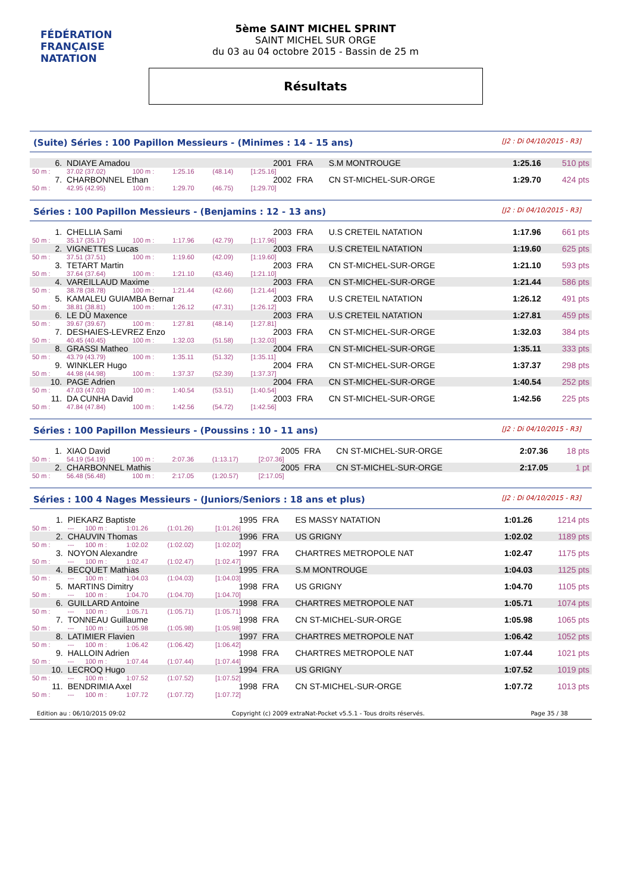FÉDÉRATION FRANÇAISE
NATATION
5ème SAINT MICHEL SPRINT
SAINT MICHEL SUR ORGE
du 03 au 04 octobre 2015 - Bassin de 25 m
Résultats
(Suite) Séries : 100 Papillon Messieurs - (Minimes : 14 - 15 ans) [J2 : Di 04/10/2015 - R3]
| 6. | NDIAYE Amadou | | | | 2001 | FRA | S.M MONTROUGE | 1:25.16 | 510 pts |
| 50 m : | 37.02 (37.02) | 100 m : | 1:25.16 | (48.14) | [1:25.16] | | | | |
| 7. | CHARBONNEL Ethan | | | | 2002 | FRA | CN ST-MICHEL-SUR-ORGE | 1:29.70 | 424 pts |
| 50 m : | 42.95 (42.95) | 100 m : | 1:29.70 | (46.75) | [1:29.70] | | | | |
Séries : 100 Papillon Messieurs - (Benjamins : 12 - 13 ans) [J2 : Di 04/10/2015 - R3]
| 1. | CHELLIA Sami | | | | 2003 | FRA | U.S CRETEIL NATATION | 1:17.96 | 661 pts |
| 50 m : | 35.17 (35.17) | 100 m : | 1:17.96 | (42.79) | [1:17.96] | | | | |
| 2. | VIGNETTES Lucas | | | | 2003 | FRA | U.S CRETEIL NATATION | 1:19.60 | 625 pts |
| 50 m : | 37.51 (37.51) | 100 m : | 1:19.60 | (42.09) | [1:19.60] | | | | |
| 3. | TETART Martin | | | | 2003 | FRA | CN ST-MICHEL-SUR-ORGE | 1:21.10 | 593 pts |
| 50 m : | 37.64 (37.64) | 100 m : | 1:21.10 | (43.46) | [1:21.10] | | | | |
| 4. | VAREILLAUD Maxime | | | | 2003 | FRA | CN ST-MICHEL-SUR-ORGE | 1:21.44 | 586 pts |
| 50 m : | 38.78 (38.78) | 100 m : | 1:21.44 | (42.66) | [1:21.44] | | | | |
| 5. | KAMALEU GUIAMBA Bernar | | | | 2003 | FRA | U.S CRETEIL NATATION | 1:26.12 | 491 pts |
| 50 m : | 38.81 (38.81) | 100 m : | 1:26.12 | (47.31) | [1:26.12] | | | | |
| 6. | LE DÛ Maxence | | | | 2003 | FRA | U.S CRETEIL NATATION | 1:27.81 | 459 pts |
| 50 m : | 39.67 (39.67) | 100 m : | 1:27.81 | (48.14) | [1:27.81] | | | | |
| 7. | DESHAIES-LEVREZ Enzo | | | | 2003 | FRA | CN ST-MICHEL-SUR-ORGE | 1:32.03 | 384 pts |
| 50 m : | 40.45 (40.45) | 100 m : | 1:32.03 | (51.58) | [1:32.03] | | | | |
| 8. | GRASSI Matheo | | | | 2004 | FRA | CN ST-MICHEL-SUR-ORGE | 1:35.11 | 333 pts |
| 50 m : | 43.79 (43.79) | 100 m : | 1:35.11 | (51.32) | [1:35.11] | | | | |
| 9. | WINKLER Hugo | | | | 2004 | FRA | CN ST-MICHEL-SUR-ORGE | 1:37.37 | 298 pts |
| 50 m : | 44.98 (44.98) | 100 m : | 1:37.37 | (52.39) | [1:37.37] | | | | |
| 10. | PAGE Adrien | | | | 2004 | FRA | CN ST-MICHEL-SUR-ORGE | 1:40.54 | 252 pts |
| 50 m : | 47.03 (47.03) | 100 m : | 1:40.54 | (53.51) | [1:40.54] | | | | |
| 11. | DA CUNHA David | | | | 2003 | FRA | CN ST-MICHEL-SUR-ORGE | 1:42.56 | 225 pts |
| 50 m : | 47.84 (47.84) | 100 m : | 1:42.56 | (54.72) | [1:42.56] | | | | |
Séries : 100 Papillon Messieurs - (Poussins : 10 - 11 ans) [J2 : Di 04/10/2015 - R3]
| 1. | XIAO David | | | | 2005 | FRA | CN ST-MICHEL-SUR-ORGE | 2:07.36 | 18 pts |
| 50 m : | 54.19 (54.19) | 100 m : | 2:07.36 | (1:13.17) | [2:07.36] | | | | |
| 2. | CHARBONNEL Mathis | | | | 2005 | FRA | CN ST-MICHEL-SUR-ORGE | 2:17.05 | 1 pt |
| 50 m : | 56.48 (56.48) | 100 m : | 2:17.05 | (1:20.57) | [2:17.05] | | | | |
Séries : 100 4 Nages Messieurs - (Juniors/Seniors : 18 ans et plus) [J2 : Di 04/10/2015 - R3]
| 1. | PIEKARZ Baptiste | | | | 1995 | FRA | ES MASSY NATATION | 1:01.26 | 1214 pts |
| 50 m : | --- | 100 m : | 1:01.26 | (1:01.26) | [1:01.26] | | | | |
| 2. | CHAUVIN Thomas | | | | 1996 | FRA | US GRIGNY | 1:02.02 | 1189 pts |
| 50 m : | --- | 100 m : | 1:02.02 | (1:02.02) | [1:02.02] | | | | |
| 3. | NOYON Alexandre | | | | 1997 | FRA | CHARTRES METROPOLE NAT | 1:02.47 | 1175 pts |
| 50 m : | --- | 100 m : | 1:02.47 | (1:02.47) | [1:02.47] | | | | |
| 4. | BECQUET Mathias | | | | 1995 | FRA | S.M MONTROUGE | 1:04.03 | 1125 pts |
| 50 m : | --- | 100 m : | 1:04.03 | (1:04.03) | [1:04.03] | | | | |
| 5. | MARTINS Dimitry | | | | 1998 | FRA | US GRIGNY | 1:04.70 | 1105 pts |
| 50 m : | --- | 100 m : | 1:04.70 | (1:04.70) | [1:04.70] | | | | |
| 6. | GUILLARD Antoine | | | | 1998 | FRA | CHARTRES METROPOLE NAT | 1:05.71 | 1074 pts |
| 50 m : | --- | 100 m : | 1:05.71 | (1:05.71) | [1:05.71] | | | | |
| 7. | TONNEAU Guillaume | | | | 1998 | FRA | CN ST-MICHEL-SUR-ORGE | 1:05.98 | 1065 pts |
| 50 m : | --- | 100 m : | 1:05.98 | (1:05.98) | [1:05.98] | | | | |
| 8. | LATIMIER Flavien | | | | 1997 | FRA | CHARTRES METROPOLE NAT | 1:06.42 | 1052 pts |
| 50 m : | --- | 100 m : | 1:06.42 | (1:06.42) | [1:06.42] | | | | |
| 9. | HALLOIN Adrien | | | | 1998 | FRA | CHARTRES METROPOLE NAT | 1:07.44 | 1021 pts |
| 50 m : | --- | 100 m : | 1:07.44 | (1:07.44) | [1:07.44] | | | | |
| 10. | LECROQ Hugo | | | | 1994 | FRA | US GRIGNY | 1:07.52 | 1019 pts |
| 50 m : | --- | 100 m : | 1:07.52 | (1:07.52) | [1:07.52] | | | | |
| 11. | BENDRIMIA Axel | | | | 1998 | FRA | CN ST-MICHEL-SUR-ORGE | 1:07.72 | 1013 pts |
| 50 m : | --- | 100 m : | 1:07.72 | (1:07.72) | [1:07.72] | | | | |
Edition au : 06/10/2015 09:02 Copyright (c) 2009 extraNat-Pocket v5.5.1 - Tous droits réservés. Page 35 / 38